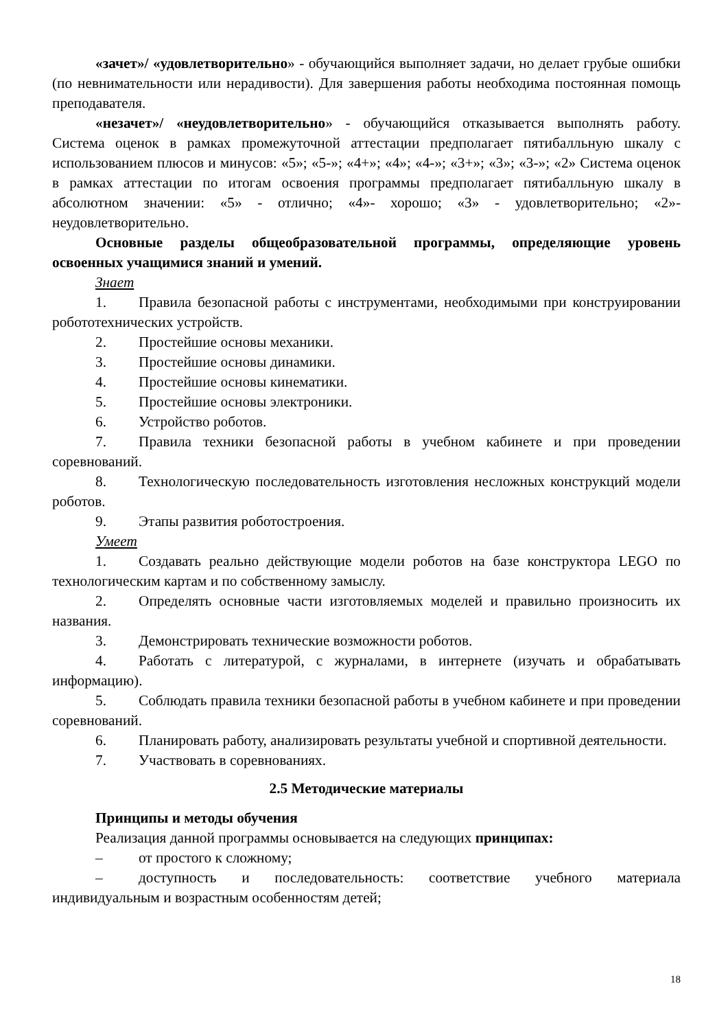«зачет»/ «удовлетворительно» - обучающийся выполняет задачи, но делает грубые ошибки (по невнимательности или нерадивости). Для завершения работы необходима постоянная помощь преподавателя.
«незачет»/ «неудовлетворительно» - обучающийся отказывается выполнять работу. Система оценок в рамках промежуточной аттестации предполагает пятибалльную шкалу с использованием плюсов и минусов: «5»; «5-»; «4+»; «4»; «4-»; «3+»; «3»; «3-»; «2» Система оценок в рамках аттестации по итогам освоения программы предполагает пятибалльную шкалу в абсолютном значении: «5» - отлично; «4»- хорошо; «3» - удовлетворительно; «2»- неудовлетворительно.
Основные разделы общеобразовательной программы, определяющие уровень освоенных учащимися знаний и умений.
Знает
1. Правила безопасной работы с инструментами, необходимыми при конструировании робототехнических устройств.
2. Простейшие основы механики.
3. Простейшие основы динамики.
4. Простейшие основы кинематики.
5. Простейшие основы электроники.
6. Устройство роботов.
7. Правила техники безопасной работы в учебном кабинете и при проведении соревнований.
8. Технологическую последовательность изготовления несложных конструкций модели роботов.
9. Этапы развития роботостроения.
Умеет
1. Создавать реально действующие модели роботов на базе конструктора LEGO по технологическим картам и по собственному замыслу.
2. Определять основные части изготовляемых моделей и правильно произносить их названия.
3. Демонстрировать технические возможности роботов.
4. Работать с литературой, с журналами, в интернете (изучать и обрабатывать информацию).
5. Соблюдать правила техники безопасной работы в учебном кабинете и при проведении соревнований.
6. Планировать работу, анализировать результаты учебной и спортивной деятельности.
7. Участвовать в соревнованиях.
2.5 Методические материалы
Принципы и методы обучения
Реализация данной программы основывается на следующих принципах:
– от простого к сложному;
– доступность и последовательность: соответствие учебного материала индивидуальным и возрастным особенностям детей;
18